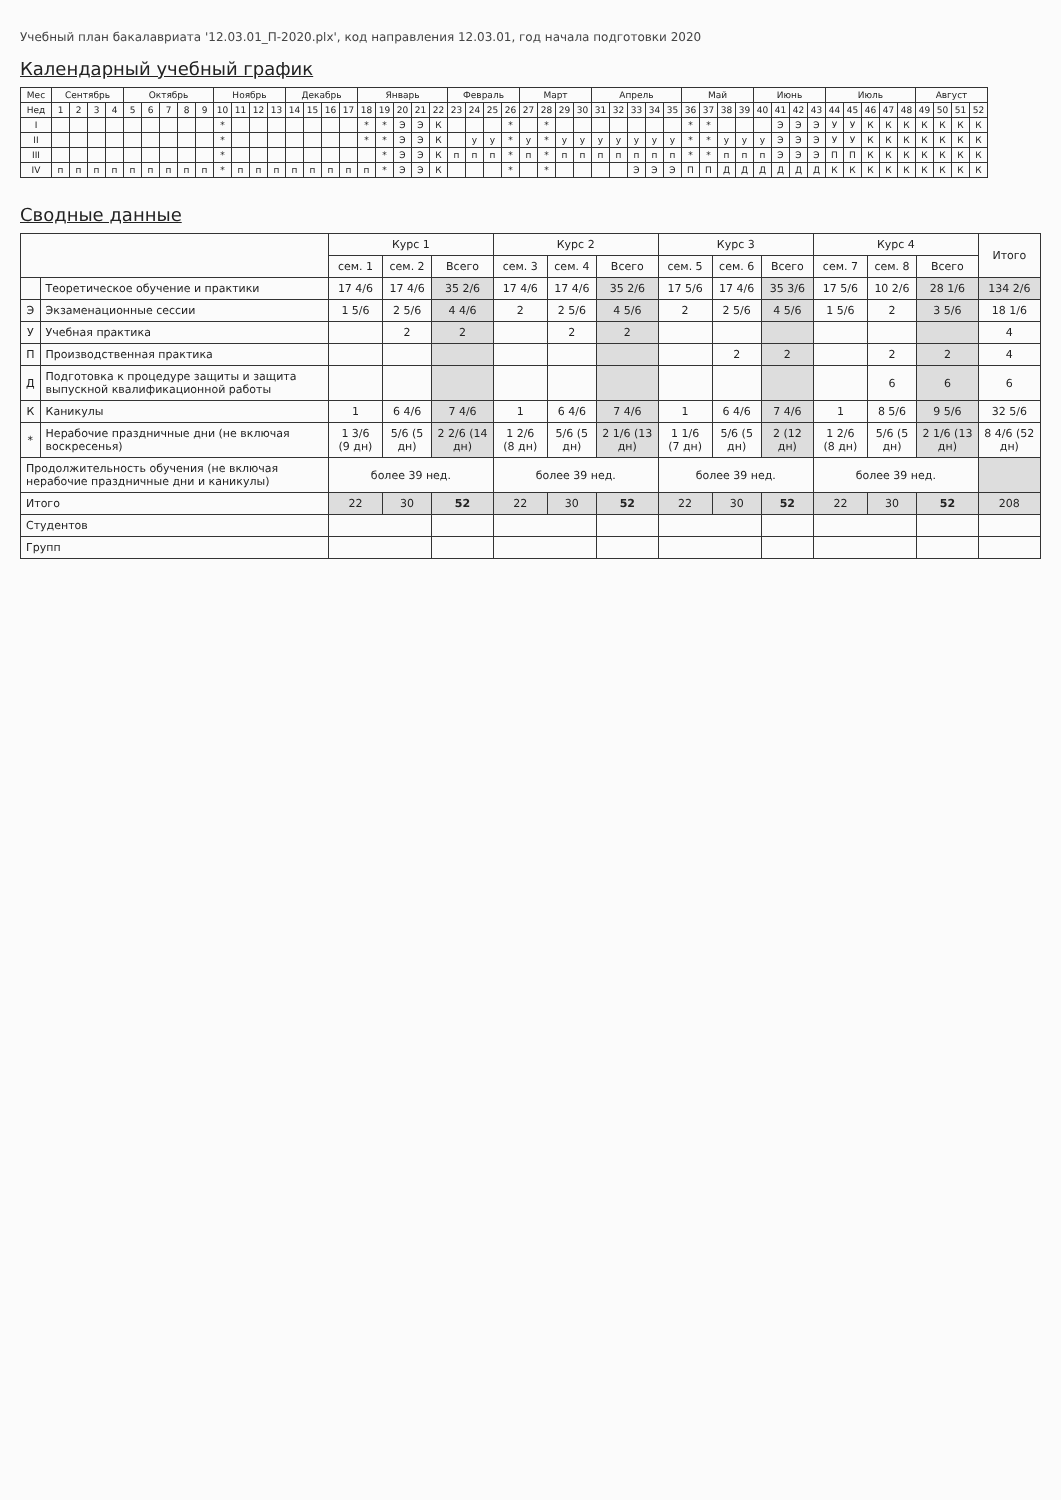Учебный план бакалавриата '12.03.01_П-2020.plx', код направления 12.03.01, год начала подготовки 2020
Календарный учебный график
| Мес | Сентябрь | | | | Октябрь | | | | | Ноябрь | | | | Декабрь | | | | Январь | | | | | Февраль | | | | Март | | | | Апрель | | | | | Май | | | | Июнь | | | | Июль | | | | | Август | | | |
| --- | --- | --- | --- | --- | --- | --- | --- | --- | --- | --- | --- | --- | --- | --- | --- | --- | --- | --- | --- | --- | --- | --- | --- | --- | --- | --- | --- | --- | --- | --- | --- | --- | --- | --- | --- | --- | --- | --- | --- | --- | --- | --- | --- | --- | --- | --- | --- | --- | --- | --- | --- | --- |
| Нед | 1 | 2 | 3 | 4 | 5 | 6 | 7 | 8 | 9 | 10 | 11 | 12 | 13 | 14 | 15 | 16 | 17 | 18 | 19 | 20 | 21 | 22 | 23 | 24 | 25 | 26 | 27 | 28 | 29 | 30 | 31 | 32 | 33 | 34 | 35 | 36 | 37 | 38 | 39 | 40 | 41 | 42 | 43 | 44 | 45 | 46 | 47 | 48 | 49 | 50 | 51 | 52 |
| I | | | | | | | | | | * | | | | | | | | * | * | Э | Э | К | | | | * | | * | | | | | | | | * | * | | | | Э | Э | Э | У | У | К | К | К | К | К | К | К |
| II | | | | | | | | | | * | | | | | | | | * | * | Э | Э | К | | у | у | * | у | * | у | у | у | у | у | у | у | * | * | у | у | у | Э | Э | Э | У | У | К | К | К | К | К | К | К |
| III | | | | | | | | | | * | | | | | | | | | * | Э | Э | К | п | п | п | * | п | * | п | п | п | п | п | п | п | * | * | п | п | п | Э | Э | Э | П | П | К | К | К | К | К | К | К |
| IV | п | п | п | п | п | п | п | п | п | * | п | п | п | п | п | п | п | п | * | Э | Э | К | | | | * | | * | | | | | Э | Э | Э | П | П | Д | Д | Д | Д | Д | Д | К | К | К | К | К | К | К | К | К |
Сводные данные
| | | Курс 1 | | | Курс 2 | | | Курс 3 | | | Курс 4 | | | Итого |
| --- | --- | --- | --- | --- | --- | --- | --- | --- | --- | --- | --- | --- | --- | --- |
| | | сем. 1 | сем. 2 | Всего | сем. 3 | сем. 4 | Всего | сем. 5 | сем. 6 | Всего | сем. 7 | сем. 8 | Всего | |
| | Теоретическое обучение и практики | 17 4/6 | 17 4/6 | 35 2/6 | 17 4/6 | 17 4/6 | 35 2/6 | 17 5/6 | 17 4/6 | 35 3/6 | 17 5/6 | 10 2/6 | 28 1/6 | 134 2/6 |
| Э | Экзаменационные сессии | 1 5/6 | 2 5/6 | 4 4/6 | 2 | 2 5/6 | 4 5/6 | 2 | 2 5/6 | 4 5/6 | 1 5/6 | 2 | 3 5/6 | 18 1/6 |
| У | Учебная практика | | 2 | 2 | | 2 | 2 | | | | | | | 4 |
| П | Производственная практика | | | | | | | | 2 | 2 | | 2 | 2 | 4 |
| Д | Подготовка к процедуре защиты и защита выпускной квалификационной работы | | | | | | | | | | | 6 | 6 | 6 |
| К | Каникулы | 1 | 6 4/6 | 7 4/6 | 1 | 6 4/6 | 7 4/6 | 1 | 6 4/6 | 7 4/6 | 1 | 8 5/6 | 9 5/6 | 32 5/6 |
| * | Нерабочие праздничные дни (не включая воскресенья) | 1 3/6 (9 дн) | 5/6 (5 дн) | 2 2/6 (14 дн) | 1 2/6 (8 дн) | 5/6 (5 дн) | 2 1/6 (13 дн) | 1 1/6 (7 дн) | 5/6 (5 дн) | 2 (12 дн) | 1 2/6 (8 дн) | 5/6 (5 дн) | 2 1/6 (13 дн) | 8 4/6 (52 дн) |
| Продолжительность обучения (не включая нерабочие праздничные дни и каникулы) | | более 39 нед. | | | более 39 нед. | | | более 39 нед. | | | более 39 нед. | | | |
| Итого | | 22 | 30 | 52 | 22 | 30 | 52 | 22 | 30 | 52 | 22 | 30 | 52 | 208 |
| Студентов | | | | | | | | | | | | | | |
| Групп | | | | | | | | | | | | | | |